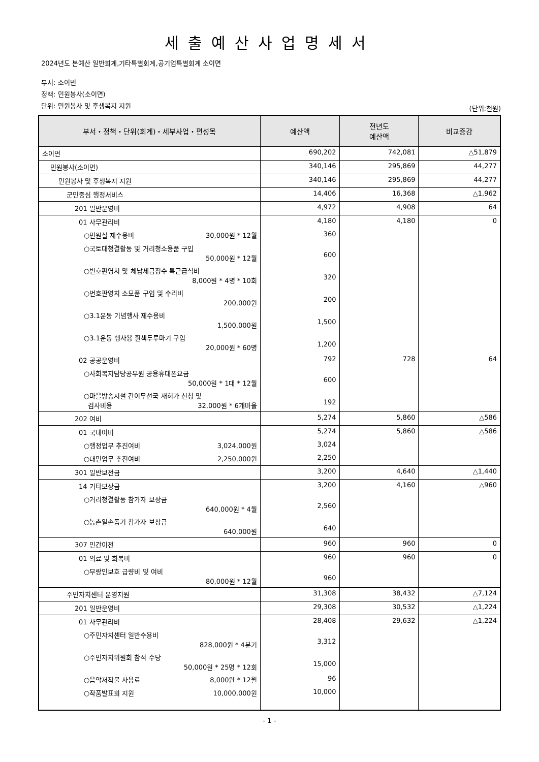세출예산사업명세서
2024년도 본예산 일반회계,기타특별회계,공기업특별회계 소이면
부서: 소이면
정책: 민원봉사(소이면)
단위: 민원봉사 및 후생복지 지원
(단위:천원)
| 부서・정책・단위(회계)・세부사업・편성목 | 예산액 | 전년도 예산액 | 비교증감 |
| --- | --- | --- | --- |
| 소이면 | 690,202 | 742,081 | △51,879 |
| 민원봉사(소이면) | 340,146 | 295,869 | 44,277 |
| 민원봉사 및 후생복지 지원 | 340,146 | 295,869 | 44,277 |
| 군민중심 행정서비스 | 14,406 | 16,368 | △1,962 |
| 201 일반운영비 | 4,972 | 4,908 | 64 |
| 01 사무관리비 | 4,180 | 4,180 | 0 |
| ○민원실 제수용비 30,000원 * 12월 | 360 | | |
| ○국토대청결활동 및 거리청소용품 구입 50,000원 * 12월 | 600 | | |
| ○번호판영치 및 체납세금징수 특근급식비 8,000원 * 4명 * 10회 | 320 | | |
| ○번호판영치 소모품 구입 및 수리비 200,000원 | 200 | | |
| ○3.1운동 기념행사 제수용비 1,500,000원 | 1,500 | | |
| ○3.1운동 행사용 흰색두루마기 구입 20,000원 * 60명 | 1,200 | | |
| 02 공공운영비 | 792 | 728 | 64 |
| ○사회복지담당공무원 공용휴대폰요금 50,000원 * 1대 * 12월 | 600 | | |
| ○마을방송시설 간이무선국 재허가 신청 및 검사비용 32,000원 * 6개마을 | 192 | | |
| 202 여비 | 5,274 | 5,860 | △586 |
| 01 국내여비 | 5,274 | 5,860 | △586 |
| ○행정업무 추진여비 3,024,000원 | 3,024 | | |
| ○대민업무 추진여비 2,250,000원 | 2,250 | | |
| 301 일반보전금 | 3,200 | 4,640 | △1,440 |
| 14 기타보상금 | 3,200 | 4,160 | △960 |
| ○거리청결활동 참가자 보상금 640,000원 * 4월 | 2,560 | | |
| ○농촌일손돕기 참가자 보상금 640,000원 | 640 | | |
| 307 민간이전 | 960 | 960 | 0 |
| 01 의료 및 회복비 | 960 | 960 | 0 |
| ○부랑인보호 급량비 및 여비 80,000원 * 12월 | 960 | | |
| 주민자치센터 운영지원 | 31,308 | 38,432 | △7,124 |
| 201 일반운영비 | 29,308 | 30,532 | △1,224 |
| 01 사무관리비 | 28,408 | 29,632 | △1,224 |
| ○주민자치센터 일반수용비 828,000원 * 4분기 | 3,312 | | |
| ○주민자치위원회 참석 수당 50,000원 * 25명 * 12회 | 15,000 | | |
| ○음악저작물 사용료 8,000원 * 12월 | 96 | | |
| ○작품발표회 지원 10,000,000원 | 10,000 | | |
- 1 -